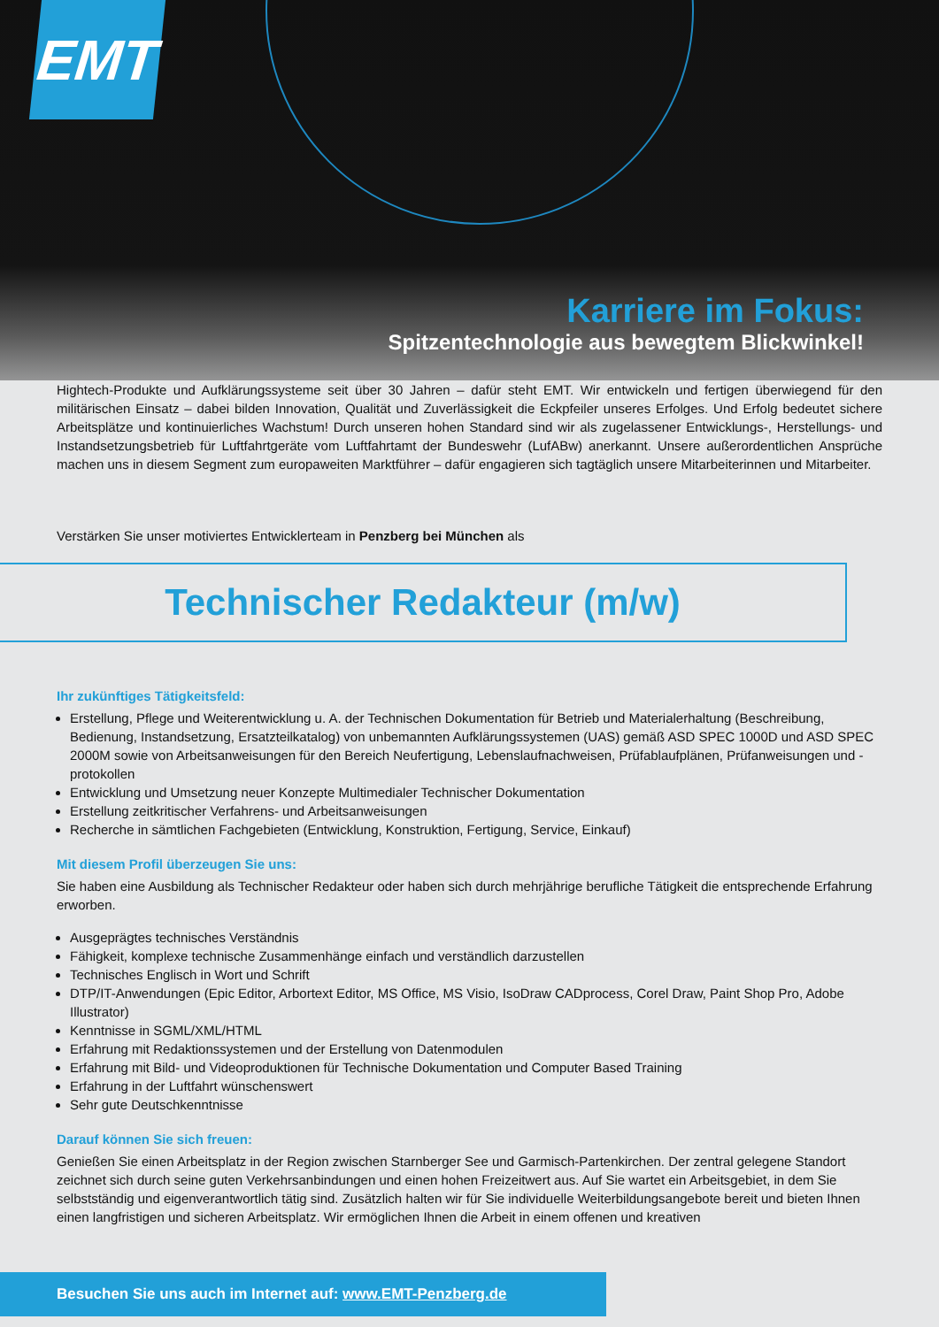EMT
Karriere im Fokus:
Spitzentechnologie aus bewegtem Blickwinkel!
Hightech-Produkte und Aufklärungssysteme seit über 30 Jahren – dafür steht EMT. Wir entwickeln und fertigen überwiegend für den militärischen Einsatz – dabei bilden Innovation, Qualität und Zuverlässigkeit die Eckpfeiler unseres Erfolges. Und Erfolg bedeutet sichere Arbeitsplätze und kontinuierliches Wachstum! Durch unseren hohen Standard sind wir als zugelassener Entwicklungs-, Herstellungs- und Instandsetzungsbetrieb für Luftfahrtgeräte vom Luftfahrtamt der Bundeswehr (LufABw) anerkannt. Unsere außerordentlichen Ansprüche machen uns in diesem Segment zum europaweiten Marktführer – dafür engagieren sich tagtäglich unsere Mitarbeiterinnen und Mitarbeiter.
Verstärken Sie unser motiviertes Entwicklerteam in Penzberg bei München als
Technischer Redakteur (m/w)
Ihr zukünftiges Tätigkeitsfeld:
Erstellung, Pflege und Weiterentwicklung u. A. der Technischen Dokumentation für Betrieb und Materialerhaltung (Beschreibung, Bedienung, Instandsetzung, Ersatzteilkatalog) von unbemannten Aufklärungssystemen (UAS) gemäß ASD SPEC 1000D und ASD SPEC 2000M sowie von Arbeitsanweisungen für den Bereich Neufertigung, Lebenslaufnachweisen, Prüfablaufplänen, Prüfanweisungen und -protokollen
Entwicklung und Umsetzung neuer Konzepte Multimedialer Technischer Dokumentation
Erstellung zeitkritischer Verfahrens- und Arbeitsanweisungen
Recherche in sämtlichen Fachgebieten (Entwicklung, Konstruktion, Fertigung, Service, Einkauf)
Mit diesem Profil überzeugen Sie uns:
Sie haben eine Ausbildung als Technischer Redakteur oder haben sich durch mehrjährige berufliche Tätigkeit die entsprechende Erfahrung erworben.
Ausgeprägtes technisches Verständnis
Fähigkeit, komplexe technische Zusammenhänge einfach und verständlich darzustellen
Technisches Englisch in Wort und Schrift
DTP/IT-Anwendungen (Epic Editor, Arbortext Editor, MS Office, MS Visio, IsoDraw CADprocess, Corel Draw, Paint Shop Pro, Adobe Illustrator)
Kenntnisse in SGML/XML/HTML
Erfahrung mit Redaktionssystemen und der Erstellung von Datenmodulen
Erfahrung mit Bild- und Videoproduktionen für Technische Dokumentation und Computer Based Training
Erfahrung in der Luftfahrt wünschenswert
Sehr gute Deutschkenntnisse
Darauf können Sie sich freuen:
Genießen Sie einen Arbeitsplatz in der Region zwischen Starnberger See und Garmisch-Partenkirchen. Der zentral gelegene Standort zeichnet sich durch seine guten Verkehrsanbindungen und einen hohen Freizeitwert aus. Auf Sie wartet ein Arbeitsgebiet, in dem Sie selbstständig und eigenverantwortlich tätig sind. Zusätzlich halten wir für Sie individuelle Weiterbildungsangebote bereit und bieten Ihnen einen langfristigen und sicheren Arbeitsplatz. Wir ermöglichen Ihnen die Arbeit in einem offenen und kreativen
Besuchen Sie uns auch im Internet auf: www.EMT-Penzberg.de